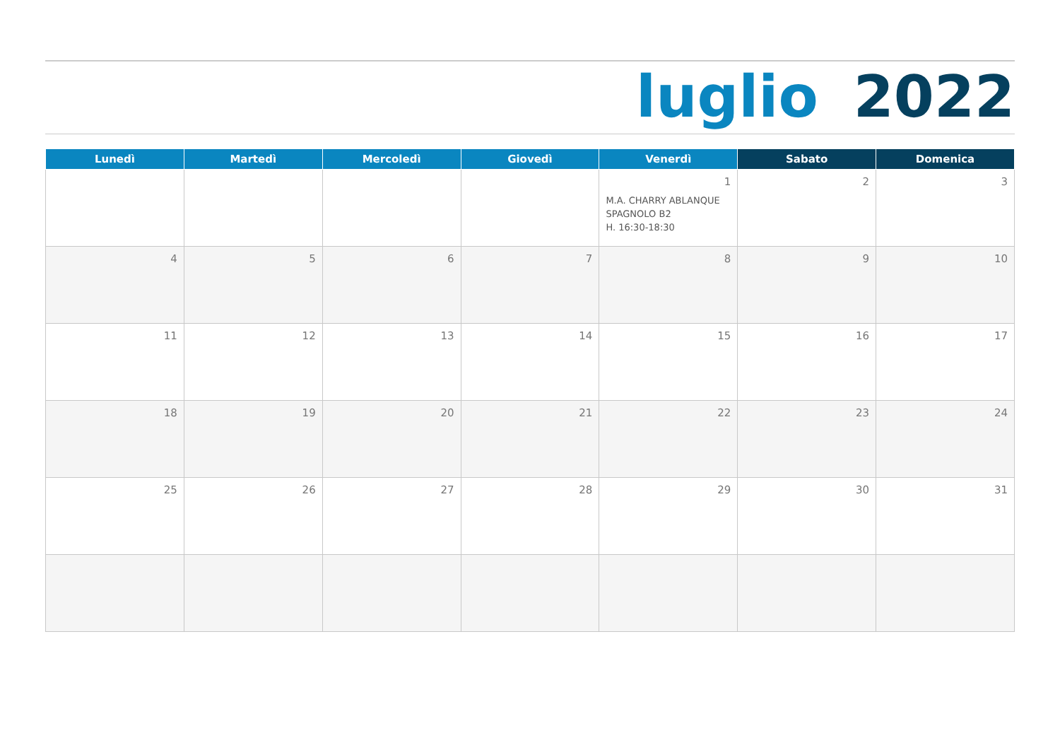luglio 2022
| Lunedì | Martedì | Mercoledì | Giovedì | Venerdì | Sabato | Domenica |
| --- | --- | --- | --- | --- | --- | --- |
| | | | | 1 M.A. CHARRY ABLANQUE SPAGNOLO B2 H. 16:30-18:30 | 2 | 3 |
| 4 | 5 | 6 | 7 | 8 | 9 | 10 |
| 11 | 12 | 13 | 14 | 15 | 16 | 17 |
| 18 | 19 | 20 | 21 | 22 | 23 | 24 |
| 25 | 26 | 27 | 28 | 29 | 30 | 31 |